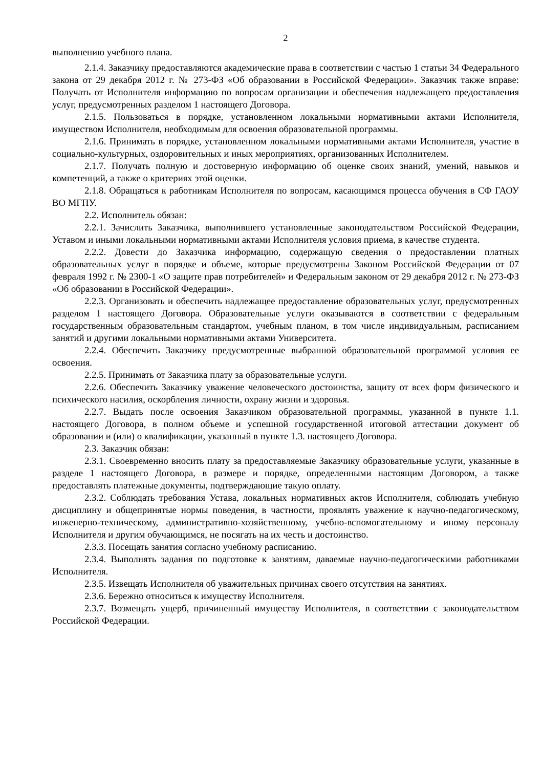2
выполнению учебного плана.
2.1.4. Заказчику предоставляются академические права в соответствии с частью 1 статьи 34 Федерального закона от 29 декабря 2012 г. № 273-ФЗ «Об образовании в Российской Федерации». Заказчик также вправе: Получать от Исполнителя информацию по вопросам организации и обеспечения надлежащего предоставления услуг, предусмотренных разделом 1 настоящего Договора.
2.1.5. Пользоваться в порядке, установленном локальными нормативными актами Исполнителя, имуществом Исполнителя, необходимым для освоения образовательной программы.
2.1.6. Принимать в порядке, установленном локальными нормативными актами Исполнителя, участие в социально-культурных, оздоровительных и иных мероприятиях, организованных Исполнителем.
2.1.7. Получать полную и достоверную информацию об оценке своих знаний, умений, навыков и компетенций, а также о критериях этой оценки.
2.1.8. Обращаться к работникам Исполнителя по вопросам, касающимся процесса обучения в СФ ГАОУ ВО МГПУ.
2.2. Исполнитель обязан:
2.2.1. Зачислить Заказчика, выполнившего установленные законодательством Российской Федерации, Уставом и иными локальными нормативными актами Исполнителя условия приема, в качестве студента.
2.2.2. Довести до Заказчика информацию, содержащую сведения о предоставлении платных образовательных услуг в порядке и объеме, которые предусмотрены Законом Российской Федерации от 07 февраля 1992 г. № 2300-1 «О защите прав потребителей» и Федеральным законом от 29 декабря 2012 г. № 273-ФЗ «Об образовании в Российской Федерации».
2.2.3. Организовать и обеспечить надлежащее предоставление образовательных услуг, предусмотренных разделом 1 настоящего Договора. Образовательные услуги оказываются в соответствии с федеральным государственным образовательным стандартом, учебным планом, в том числе индивидуальным, расписанием занятий и другими локальными нормативными актами Университета.
2.2.4. Обеспечить Заказчику предусмотренные выбранной образовательной программой условия ее освоения.
2.2.5. Принимать от Заказчика плату за образовательные услуги.
2.2.6. Обеспечить Заказчику уважение человеческого достоинства, защиту от всех форм физического и психического насилия, оскорбления личности, охрану жизни и здоровья.
2.2.7. Выдать после освоения Заказчиком образовательной программы, указанной в пункте 1.1. настоящего Договора, в полном объеме и успешной государственной итоговой аттестации документ об образовании и (или) о квалификации, указанный в пункте 1.3. настоящего Договора.
2.3. Заказчик обязан:
2.3.1. Своевременно вносить плату за предоставляемые Заказчику образовательные услуги, указанные в разделе 1 настоящего Договора, в размере и порядке, определенными настоящим Договором, а также предоставлять платежные документы, подтверждающие такую оплату.
2.3.2. Соблюдать требования Устава, локальных нормативных актов Исполнителя, соблюдать учебную дисциплину и общепринятые нормы поведения, в частности, проявлять уважение к научно-педагогическому, инженерно-техническому, административно-хозяйственному, учебно-вспомогательному и иному персоналу Исполнителя и другим обучающимся, не посягать на их честь и достоинство.
2.3.3. Посещать занятия согласно учебному расписанию.
2.3.4. Выполнять задания по подготовке к занятиям, даваемые научно-педагогическими работниками Исполнителя.
2.3.5. Извещать Исполнителя об уважительных причинах своего отсутствия на занятиях.
2.3.6. Бережно относиться к имуществу Исполнителя.
2.3.7. Возмещать ущерб, причиненный имуществу Исполнителя, в соответствии с законодательством Российской Федерации.